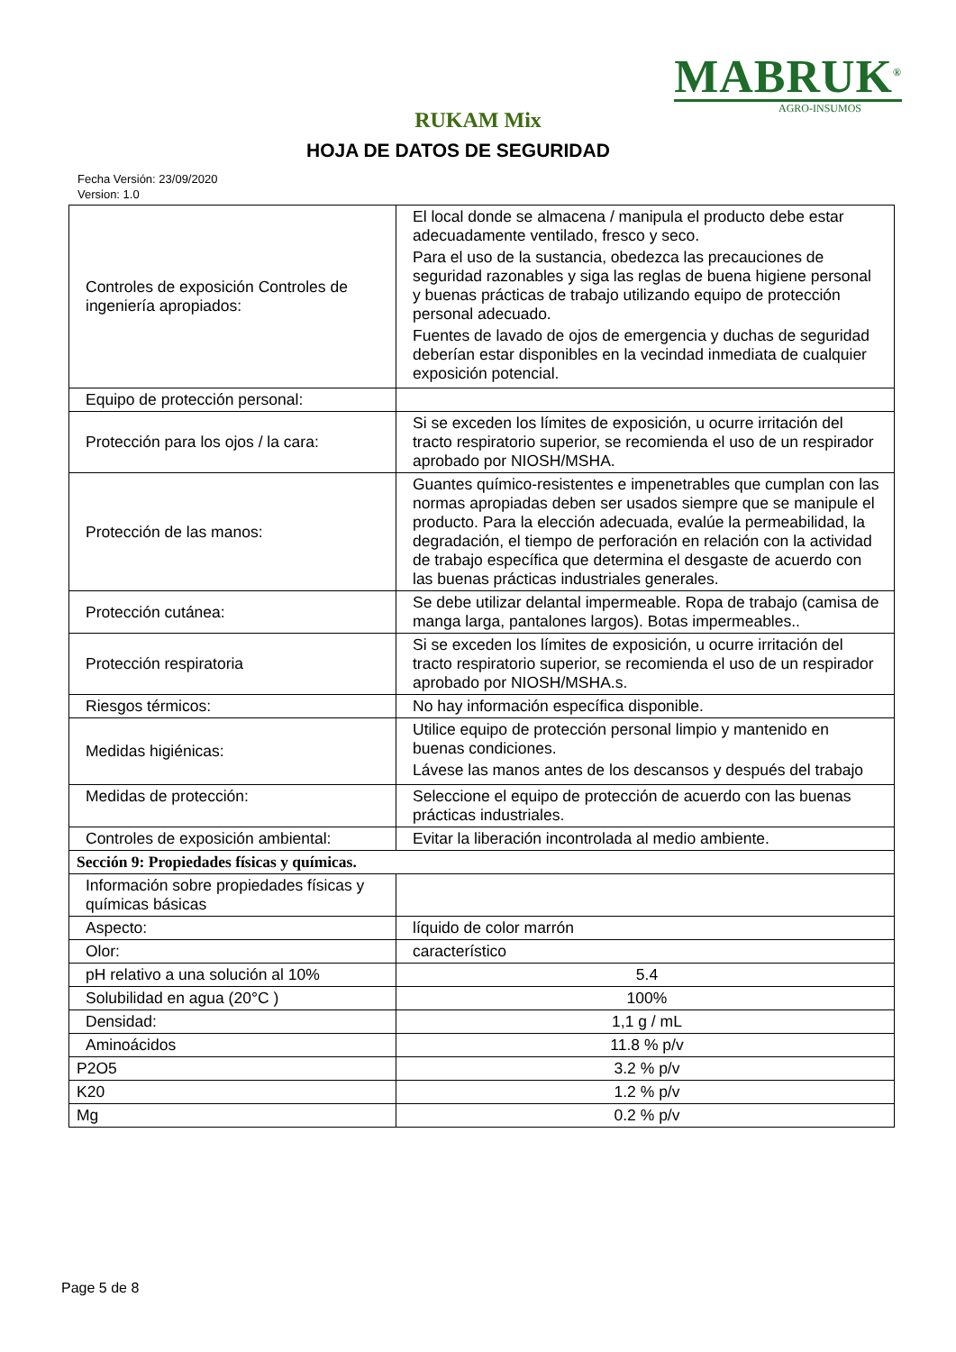MABRUK<sup>®</sup>
AGRO-INSUMOS
RUKAM Mix
HOJA DE DATOS DE SEGURIDAD
Fecha Versión: 23/09/2020
Version: 1.0
| Controles de exposición Controles de ingeniería apropiados: | El local donde se almacena / manipula el producto debe estar adecuadamente ventilado, fresco y seco. Para el uso de la sustancia, obedezca las precauciones de seguridad razonables y siga las reglas de buena higiene personal y buenas prácticas de trabajo utilizando equipo de protección personal adecuado. Fuentes de lavado de ojos de emergencia y duchas de seguridad deberían estar disponibles en la vecindad inmediata de cualquier exposición potencial. |
| Equipo de protección personal: | |
| Protección para los ojos / la cara: | Si se exceden los límites de exposición, u ocurre irritación del tracto respiratorio superior, se recomienda el uso de un respirador aprobado por NIOSH/MSHA. |
| Protección de las manos: | Guantes químico-resistentes e impenetrables que cumplan con las normas apropiadas deben ser usados siempre que se manipule el producto. Para la elección adecuada, evalúe la permeabilidad, la degradación, el tiempo de perforación en relación con la actividad de trabajo específica que determina el desgaste de acuerdo con las buenas prácticas industriales generales. |
| Protección cutánea: | Se debe utilizar delantal impermeable. Ropa de trabajo (camisa de manga larga, pantalones largos). Botas impermeables.. |
| Protección respiratoria | Si se exceden los límites de exposición, u ocurre irritación del tracto respiratorio superior, se recomienda el uso de un respirador aprobado por NIOSH/MSHA.s. |
| Riesgos térmicos: | No hay información específica disponible. |
| Medidas higiénicas: | Utilice equipo de protección personal limpio y mantenido en buenas condiciones. Lávese las manos antes de los descansos y después del trabajo |
| Medidas de protección: | Seleccione el equipo de protección de acuerdo con las buenas prácticas industriales. |
| Controles de exposición ambiental: | Evitar la liberación incontrolada al medio ambiente. |
| Sección 9: Propiedades físicas y químicas. | |
| Información sobre propiedades físicas y químicas básicas | |
| Aspecto: | líquido de color marrón |
| Olor: | característico |
| pH relativo a una solución al 10% | 5.4 |
| Solubilidad en agua (20°C ) | 100% |
| Densidad: | 1,1 g / mL |
| Aminoácidos | 11.8 % p/v |
| P2O5 | 3.2 % p/v |
| K20 | 1.2 % p/v |
| Mg | 0.2 % p/v |
Page 5 de 8